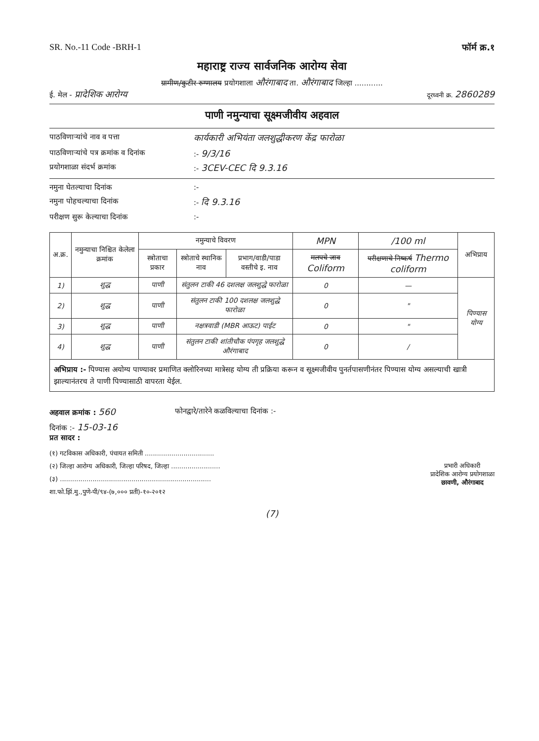SR. No.-11 Code -BRH-1 फॉर्म क्र.१
महाराष्ट्र राज्य सार्वजनिक आरोग्य सेवा
ग्रामीण/कुटीर रुग्णालय प्रयोगशाला औरंगाबाद ता. औरंगाबाद जिल्हा ............
ई. मेल - प्रादेशिक आरोग्य दूरध्वनी क्र. 2860289
पाणी नमुन्याचा सूक्ष्मजीवीय अहवाल
पाठविणाऱ्यांचे नाव व पत्ता कार्यकारी अभियंता जलशुद्धीकरण केंद्र फारोळा
पाठविणाऱ्यांचे पत्र क्रमांक व दिनांक:- 9/3/16
प्रयोगशाळा संदर्भ क्रमांक:- 3CEV-CEC दि 9.3.16
नमुना घेतल्याचा दिनांक:-
नमुना पोहचल्याचा दिनांक:- दि 9.3.16
परीक्षण सुरू केल्याचा दिनांक:-
| अ.क्र. | नमुन्याचा निश्चित केलेला क्रमांक | नमुन्याचे विवरण | | | MPN | /100 ml | अभिप्राय |
| --- | --- | --- | --- | --- | --- | --- | --- |
| | | स्त्रोताचा प्रकार | स्त्रोताचे स्थानिक नाव | प्रभाग/वाडी/पाडा वस्तीचे इ. नाव | मलपचे जाव Coliform | परीक्षणाचे निष्कर्ष Thermo coliform | |
| 1) | शुद्ध | पाणी | संतुलन टाकी 46 दशलक्ष जलशुद्धे फारोळा | | 0 | — | पिण्यास योग्य |
| 2) | शुद्ध | पाणी | संतुलन टाकी 100 दशलक्ष जलशुद्धे फारोळा | | 0 | " | |
| 3) | शुद्ध | पाणी | नक्षत्रवाडी (MBR आऊट) पाईट | | 0 | " | |
| 4) | शुद्ध | पाणी | संतुलन टाकी शांतीचौक पंपगृह जलशुद्धे औरंगाबाद | | 0 | / | |
अभिप्राय :- पिण्यास अयोग्य पाण्यावर प्रमाणित क्लोरिनच्या मात्रेसह योग्य ती प्रक्रिया करून व सूक्ष्मजीवीय पुनर्तपासणीनंतर पिण्यास योग्य असल्याची खात्री झाल्यानंतरच ते पाणी पिण्यासाठी वापरता येईल.
अहवाल क्रमांक : 560 फोनद्वारे/तारेने कळविल्याचा दिनांक :-
दिनांक :- 15-03-16
प्रत सादर :
(१) गटविकास अधिकारी, पंचायत समिती ..................................
(२) जिल्हा आरोग्य अधिकारी, जिल्हा परिषद, जिल्हा ........................
(३) ..........................................................................
शा.फो.झिं.मु.,पुणे-पी/९४-(७,००० प्रती)-१०-२०१२
प्रभारी अधिकारी
प्रादेशिक आरोग्य प्रयोगशाळा
छावणी, औरंगाबाद
(7)